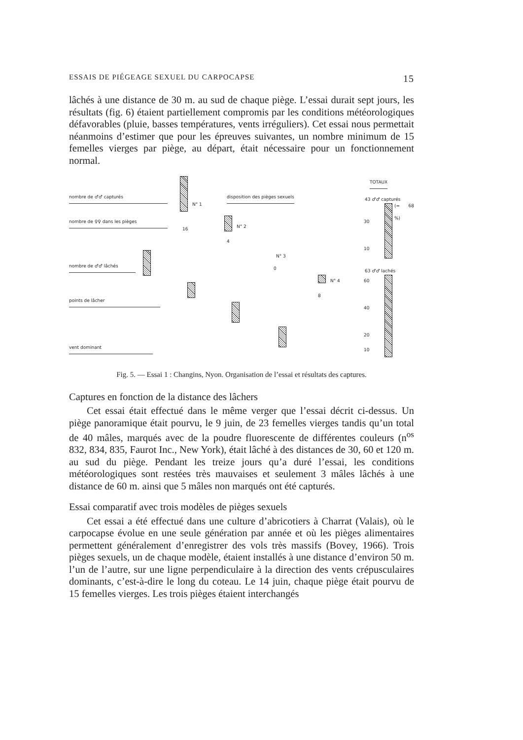ESSAIS DE PIÉGEAGE SEXUEL DU CARPOCAPSE 15
lâchés à une distance de 30 m. au sud de chaque piège. L’essai durait sept jours, les résultats (fig. 6) étaient partiellement compromis par les conditions météorologiques défavorables (pluie, basses températures, vents irréguliers). Cet essai nous permettait néanmoins d’estimer que pour les épreuves suivantes, un nombre minimum de 15 femelles vierges par piège, au départ, était nécessaire pour un fonctionnement normal.
nombre de ♂♂ capturés
nombre de ♀♀ dans les pièges
nombre de ♂♂ lâchés
points de lâcher
vent dominant
disposition des pièges sexuels
N° 1
16 N° 2
4
N° 3
0
N° 4
8
TOTAUX
43 ♂♂ capturés
(= 68 %)
63 ♂♂ lachés
60
40
20
10
30
10
Fig. 5. — Essai 1 : Changins, Nyon. Organisation de l’essai et résultats des captures.
Captures en fonction de la distance des lâchers
Cet essai était effectué dans le même verger que l’essai décrit ci-dessus. Un piège panoramique était pourvu, le 9 juin, de 23 femelles vierges tandis qu’un total de 40 mâles, marqués avec de la poudre fluorescente de différentes couleurs (n<sup>os</sup> 832, 834, 835, Faurot Inc., New York), était lâché à des distances de 30, 60 et 120 m. au sud du piège. Pendant les treize jours qu’a duré l’essai, les conditions météorologiques sont restées très mauvaises et seulement 3 mâles lâchés à une distance de 60 m. ainsi que 5 mâles non marqués ont été capturés.
Essai comparatif avec trois modèles de pièges sexuels
Cet essai a été effectué dans une culture d’abricotiers à Charrat (Valais), où le carpocapse évolue en une seule génération par année et où les pièges alimentaires permettent généralement d’enregistrer des vols très massifs (Bovey, 1966). Trois pièges sexuels, un de chaque modèle, étaient installés à une distance d’environ 50 m. l’un de l’autre, sur une ligne perpendiculaire à la direction des vents crépusculaires dominants, c’est-à-dire le long du coteau. Le 14 juin, chaque piège était pourvu de 15 femelles vierges. Les trois pièges étaient interchangés